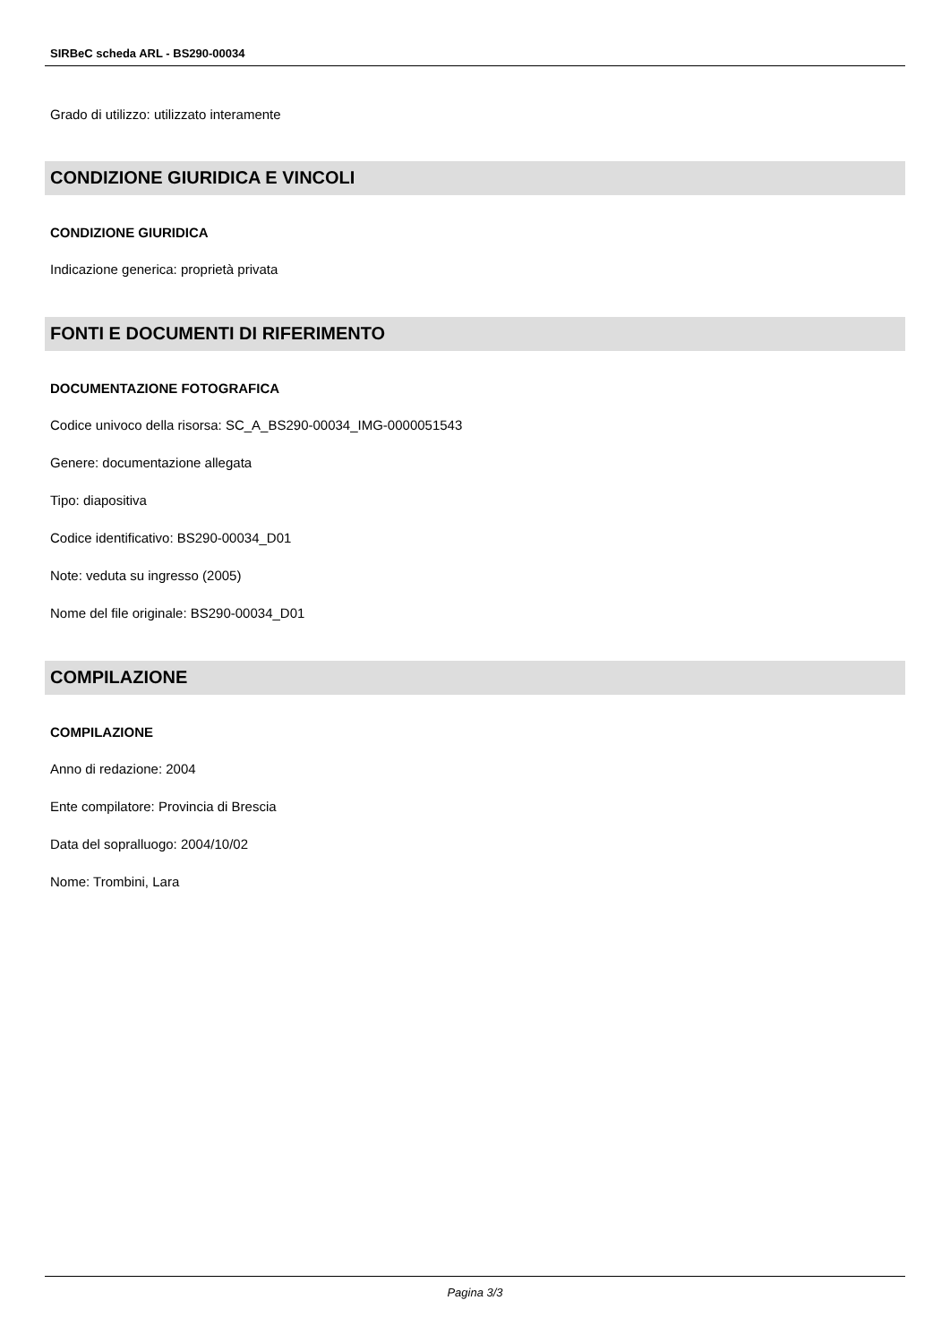SIRBeC scheda ARL - BS290-00034
Grado di utilizzo: utilizzato interamente
CONDIZIONE GIURIDICA E VINCOLI
CONDIZIONE GIURIDICA
Indicazione generica: proprietà privata
FONTI E DOCUMENTI DI RIFERIMENTO
DOCUMENTAZIONE FOTOGRAFICA
Codice univoco della risorsa: SC_A_BS290-00034_IMG-0000051543
Genere: documentazione allegata
Tipo: diapositiva
Codice identificativo: BS290-00034_D01
Note: veduta su ingresso (2005)
Nome del file originale: BS290-00034_D01
COMPILAZIONE
COMPILAZIONE
Anno di redazione: 2004
Ente compilatore: Provincia di Brescia
Data del sopralluogo: 2004/10/02
Nome: Trombini, Lara
Pagina 3/3